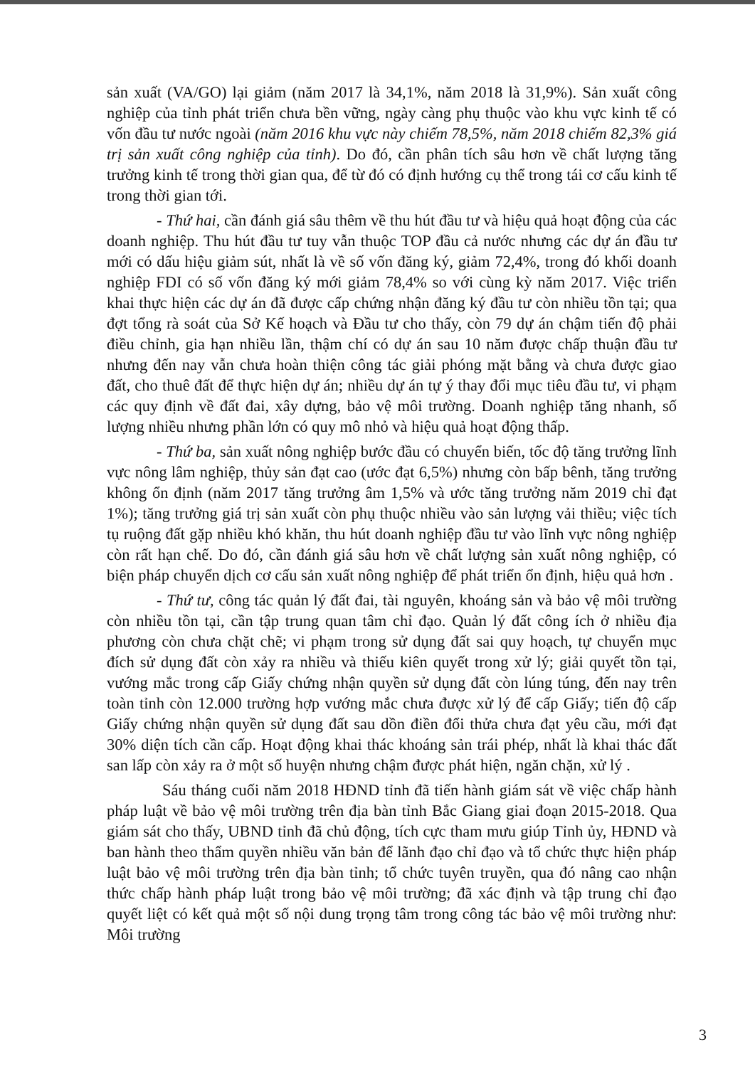sản xuất (VA/GO) lại giảm (năm 2017 là 34,1%, năm 2018 là 31,9%). Sản xuất công nghiệp của tỉnh phát triển chưa bền vững, ngày càng phụ thuộc vào khu vực kinh tế có vốn đầu tư nước ngoài (năm 2016 khu vực này chiếm 78,5%, năm 2018 chiếm 82,3% giá trị sản xuất công nghiệp của tỉnh). Do đó, cần phân tích sâu hơn về chất lượng tăng trưởng kinh tế trong thời gian qua, để từ đó có định hướng cụ thể trong tái cơ cấu kinh tế trong thời gian tới.
- Thứ hai, cần đánh giá sâu thêm về thu hút đầu tư và hiệu quả hoạt động của các doanh nghiệp. Thu hút đầu tư tuy vẫn thuộc TOP đầu cả nước nhưng các dự án đầu tư mới có dấu hiệu giảm sút, nhất là về số vốn đăng ký, giảm 72,4%, trong đó khối doanh nghiệp FDI có số vốn đăng ký mới giảm 78,4% so với cùng kỳ năm 2017. Việc triển khai thực hiện các dự án đã được cấp chứng nhận đăng ký đầu tư còn nhiều tồn tại; qua đợt tổng rà soát của Sở Kế hoạch và Đầu tư cho thấy, còn 79 dự án chậm tiến độ phải điều chỉnh, gia hạn nhiều lần, thậm chí có dự án sau 10 năm được chấp thuận đầu tư nhưng đến nay vẫn chưa hoàn thiện công tác giải phóng mặt bằng và chưa được giao đất, cho thuê đất để thực hiện dự án; nhiều dự án tự ý thay đổi mục tiêu đầu tư, vi phạm các quy định về đất đai, xây dựng, bảo vệ môi trường. Doanh nghiệp tăng nhanh, số lượng nhiều nhưng phần lớn có quy mô nhỏ và hiệu quả hoạt động thấp.
- Thứ ba, sản xuất nông nghiệp bước đầu có chuyển biến, tốc độ tăng trưởng lĩnh vực nông lâm nghiệp, thủy sản đạt cao (ước đạt 6,5%) nhưng còn bấp bênh, tăng trưởng không ổn định (năm 2017 tăng trưởng âm 1,5% và ước tăng trưởng năm 2019 chỉ đạt 1%); tăng trưởng giá trị sản xuất còn phụ thuộc nhiều vào sản lượng vải thiều; việc tích tụ ruộng đất gặp nhiều khó khăn, thu hút doanh nghiệp đầu tư vào lĩnh vực nông nghiệp còn rất hạn chế. Do đó, cần đánh giá sâu hơn về chất lượng sản xuất nông nghiệp, có biện pháp chuyển dịch cơ cấu sản xuất nông nghiệp để phát triển ổn định, hiệu quả hơn .
- Thứ tư, công tác quản lý đất đai, tài nguyên, khoáng sản và bảo vệ môi trường còn nhiều tồn tại, cần tập trung quan tâm chỉ đạo. Quản lý đất công ích ở nhiều địa phương còn chưa chặt chẽ; vi phạm trong sử dụng đất sai quy hoạch, tự chuyển mục đích sử dụng đất còn xảy ra nhiều và thiếu kiên quyết trong xử lý; giải quyết tồn tại, vướng mắc trong cấp Giấy chứng nhận quyền sử dụng đất còn lúng túng, đến nay trên toàn tỉnh còn 12.000 trường hợp vướng mắc chưa được xử lý để cấp Giấy; tiến độ cấp Giấy chứng nhận quyền sử dụng đất sau dồn điền đổi thửa chưa đạt yêu cầu, mới đạt 30% diện tích cần cấp. Hoạt động khai thác khoáng sản trái phép, nhất là khai thác đất san lấp còn xảy ra ở một số huyện nhưng chậm được phát hiện, ngăn chặn, xử lý .
Sáu tháng cuối năm 2018 HĐND tỉnh đã tiến hành giám sát về việc chấp hành pháp luật về bảo vệ môi trường trên địa bàn tỉnh Bắc Giang giai đoạn 2015-2018. Qua giám sát cho thấy, UBND tỉnh đã chủ động, tích cực tham mưu giúp Tỉnh ủy, HĐND và ban hành theo thẩm quyền nhiều văn bản để lãnh đạo chỉ đạo và tổ chức thực hiện pháp luật bảo vệ môi trường trên địa bàn tỉnh; tổ chức tuyên truyền, qua đó nâng cao nhận thức chấp hành pháp luật trong bảo vệ môi trường; đã xác định và tập trung chỉ đạo quyết liệt có kết quả một số nội dung trọng tâm trong công tác bảo vệ môi trường như: Môi trường
3